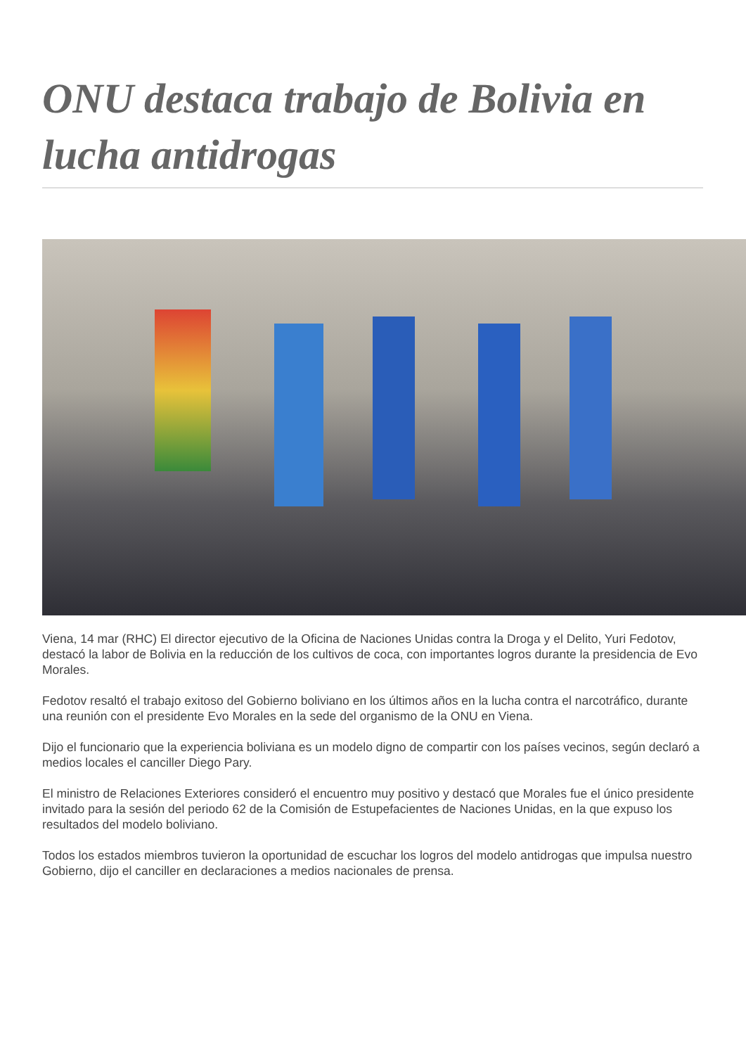ONU destaca trabajo de Bolivia en lucha antidrogas
Viena, 14 mar (RHC) El director ejecutivo de la Oficina de Naciones Unidas contra la Droga y el Delito, Yuri Fedotov, destacó la labor de Bolivia en la reducción de los cultivos de coca, con importantes logros durante la presidencia de Evo Morales.
Fedotov resaltó el trabajo exitoso del Gobierno boliviano en los últimos años en la lucha contra el narcotráfico, durante una reunión con el presidente Evo Morales en la sede del organismo de la ONU en Viena.
Dijo el funcionario que la experiencia boliviana es un modelo digno de compartir con los países vecinos, según declaró a medios locales el canciller Diego Pary.
El ministro de Relaciones Exteriores consideró el encuentro muy positivo y destacó que Morales fue el único presidente invitado para la sesión del periodo 62 de la Comisión de Estupefacientes de Naciones Unidas, en la que expuso los resultados del modelo boliviano.
Todos los estados miembros tuvieron la oportunidad de escuchar los logros del modelo antidrogas que impulsa nuestro Gobierno, dijo el canciller en declaraciones a medios nacionales de prensa.